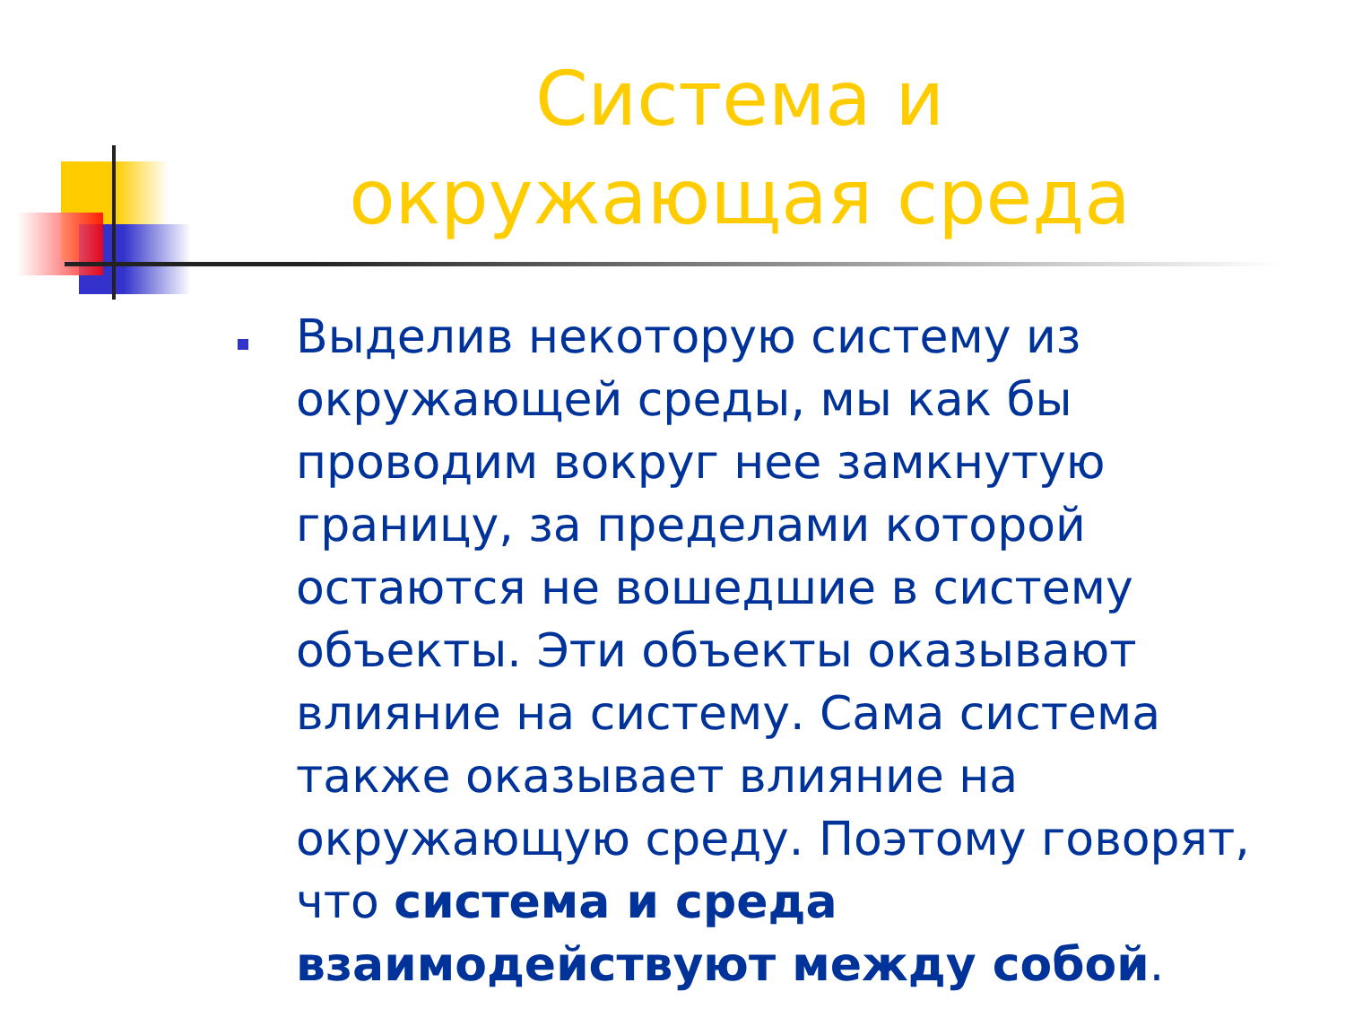Система и окружающая среда
Выделив некоторую систему из окружающей среды, мы как бы проводим вокруг нее замкнутую границу, за пределами которой остаются не вошедшие в систему объекты. Эти объекты оказывают влияние на систему. Сама система также оказывает влияние на окружающую среду. Поэтому говорят, что система и среда взаимодействуют между собой.